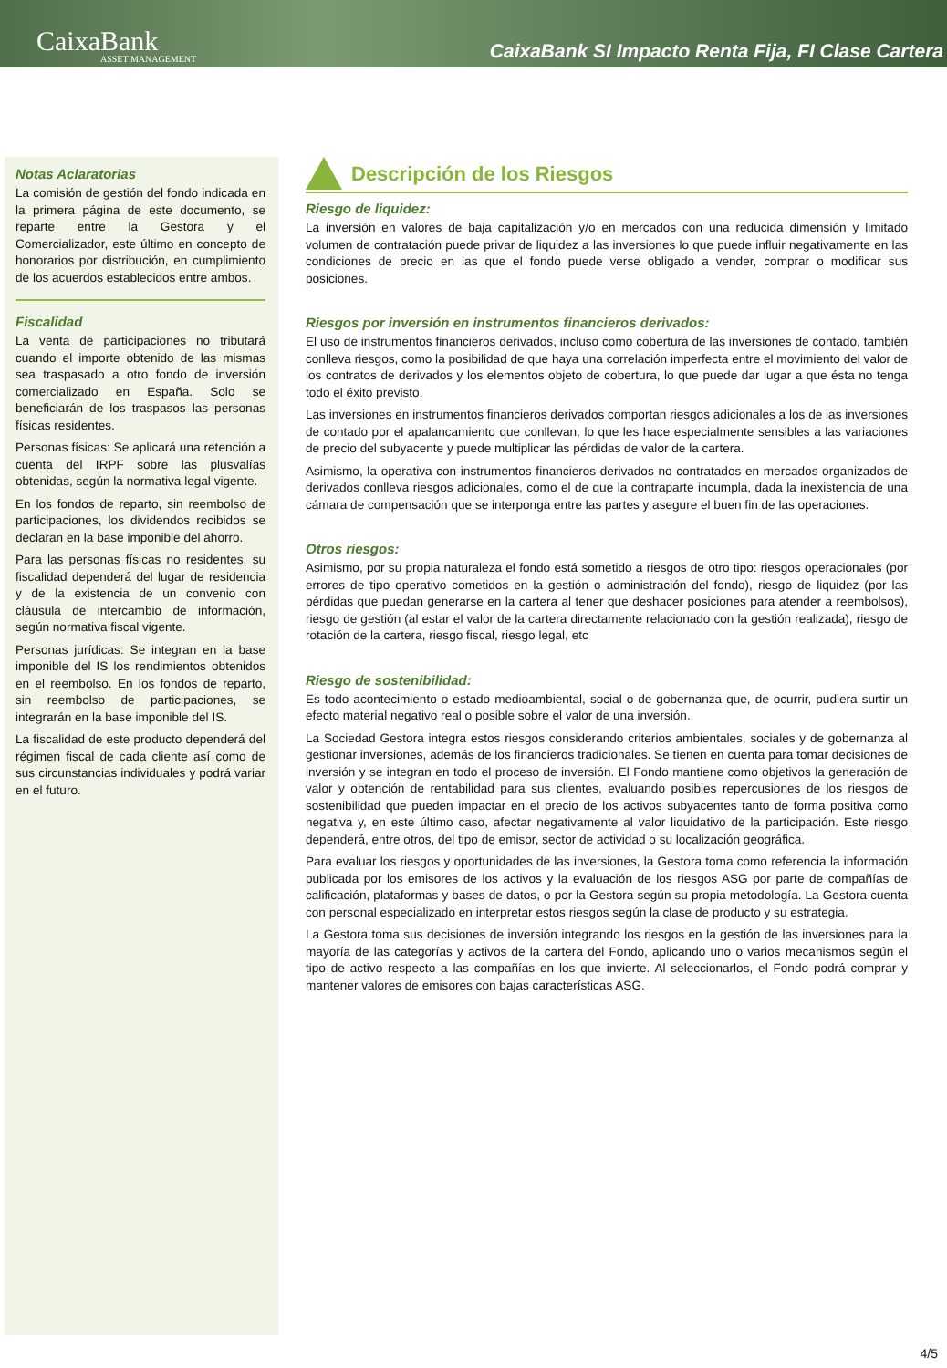CaixaBank
ASSET MANAGEMENT
CaixaBank SI Impacto Renta Fija, FI Clase Cartera
Notas Aclaratorias
La comisión de gestión del fondo indicada en la primera página de este documento, se reparte entre la Gestora y el Comercializador, este último en concepto de honorarios por distribución, en cumplimiento de los acuerdos establecidos entre ambos.
Fiscalidad
La venta de participaciones no tributará cuando el importe obtenido de las mismas sea traspasado a otro fondo de inversión comercializado en España. Solo se beneficiarán de los traspasos las personas físicas residentes.
Personas físicas: Se aplicará una retención a cuenta del IRPF sobre las plusvalías obtenidas, según la normativa legal vigente.
En los fondos de reparto, sin reembolso de participaciones, los dividendos recibidos se declaran en la base imponible del ahorro.
Para las personas físicas no residentes, su fiscalidad dependerá del lugar de residencia y de la existencia de un convenio con cláusula de intercambio de información, según normativa fiscal vigente.
Personas jurídicas: Se integran en la base imponible del IS los rendimientos obtenidos en el reembolso. En los fondos de reparto, sin reembolso de participaciones, se integrarán en la base imponible del IS.
La fiscalidad de este producto dependerá del régimen fiscal de cada cliente así como de sus circunstancias individuales y podrá variar en el futuro.
Descripción de los Riesgos
Riesgo de liquidez:
La inversión en valores de baja capitalización y/o en mercados con una reducida dimensión y limitado volumen de contratación puede privar de liquidez a las inversiones lo que puede influir negativamente en las condiciones de precio en las que el fondo puede verse obligado a vender, comprar o modificar sus posiciones.
Riesgos por inversión en instrumentos financieros derivados:
El uso de instrumentos financieros derivados, incluso como cobertura de las inversiones de contado, también conlleva riesgos, como la posibilidad de que haya una correlación imperfecta entre el movimiento del valor de los contratos de derivados y los elementos objeto de cobertura, lo que puede dar lugar a que ésta no tenga todo el éxito previsto.
Las inversiones en instrumentos financieros derivados comportan riesgos adicionales a los de las inversiones de contado por el apalancamiento que conllevan, lo que les hace especialmente sensibles a las variaciones de precio del subyacente y puede multiplicar las pérdidas de valor de la cartera.
Asimismo, la operativa con instrumentos financieros derivados no contratados en mercados organizados de derivados conlleva riesgos adicionales, como el de que la contraparte incumpla, dada la inexistencia de una cámara de compensación que se interponga entre las partes y asegure el buen fin de las operaciones.
Otros riesgos:
Asimismo, por su propia naturaleza el fondo está sometido a riesgos de otro tipo: riesgos operacionales (por errores de tipo operativo cometidos en la gestión o administración del fondo), riesgo de liquidez (por las pérdidas que puedan generarse en la cartera al tener que deshacer posiciones para atender a reembolsos), riesgo de gestión (al estar el valor de la cartera directamente relacionado con la gestión realizada), riesgo de rotación de la cartera, riesgo fiscal, riesgo legal, etc
Riesgo de sostenibilidad:
Es todo acontecimiento o estado medioambiental, social o de gobernanza que, de ocurrir, pudiera surtir un efecto material negativo real o posible sobre el valor de una inversión.
La Sociedad Gestora integra estos riesgos considerando criterios ambientales, sociales y de gobernanza al gestionar inversiones, además de los financieros tradicionales. Se tienen en cuenta para tomar decisiones de inversión y se integran en todo el proceso de inversión. El Fondo mantiene como objetivos la generación de valor y obtención de rentabilidad para sus clientes, evaluando posibles repercusiones de los riesgos de sostenibilidad que pueden impactar en el precio de los activos subyacentes tanto de forma positiva como negativa y, en este último caso, afectar negativamente al valor liquidativo de la participación. Este riesgo dependerá, entre otros, del tipo de emisor, sector de actividad o su localización geográfica.
Para evaluar los riesgos y oportunidades de las inversiones, la Gestora toma como referencia la información publicada por los emisores de los activos y la evaluación de los riesgos ASG por parte de compañías de calificación, plataformas y bases de datos, o por la Gestora según su propia metodología. La Gestora cuenta con personal especializado en interpretar estos riesgos según la clase de producto y su estrategia.
La Gestora toma sus decisiones de inversión integrando los riesgos en la gestión de las inversiones para la mayoría de las categorías y activos de la cartera del Fondo, aplicando uno o varios mecanismos según el tipo de activo respecto a las compañías en los que invierte. Al seleccionarlos, el Fondo podrá comprar y mantener valores de emisores con bajas características ASG.
4/5